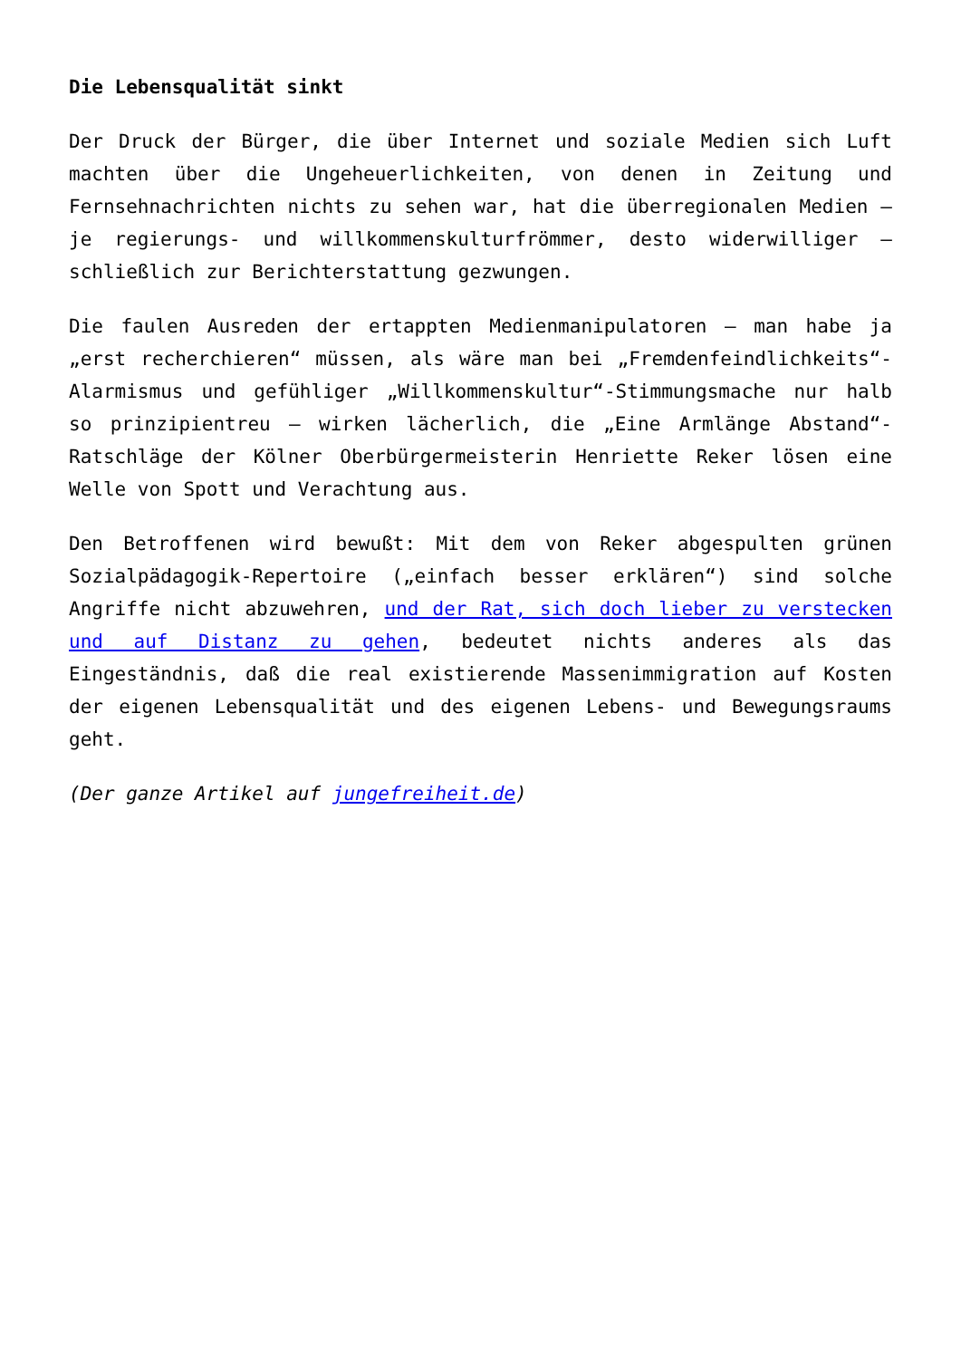Die Lebensqualität sinkt
Der Druck der Bürger, die über Internet und soziale Medien sich Luft machten über die Ungeheuerlichkeiten, von denen in Zeitung und Fernsehnachrichten nichts zu sehen war, hat die überregionalen Medien – je regierungs- und willkommenskulturfrömmer, desto widerwilliger – schließlich zur Berichterstattung gezwungen.
Die faulen Ausreden der ertappten Medienmanipulatoren – man habe ja „erst recherchieren“ müssen, als wäre man bei „Fremdenfeindlichkeits“-Alarmismus und gefühliger „Willkommenskultur“-Stimmungsmache nur halb so prinzipientreu – wirken lächerlich, die „Eine Armlänge Abstand“-Ratschläge der Kölner Oberbürgermeisterin Henriette Reker lösen eine Welle von Spott und Verachtung aus.
Den Betroffenen wird bewußt: Mit dem von Reker abgespulten grünen Sozialpädagogik-Repertoire („einfach besser erklären“) sind solche Angriffe nicht abzuwehren, und der Rat, sich doch lieber zu verstecken und auf Distanz zu gehen, bedeutet nichts anderes als das Eingeständnis, daß die real existierende Massenimmigration auf Kosten der eigenen Lebensqualität und des eigenen Lebens- und Bewegungsraums geht.
(Der ganze Artikel auf jungefreiheit.de)